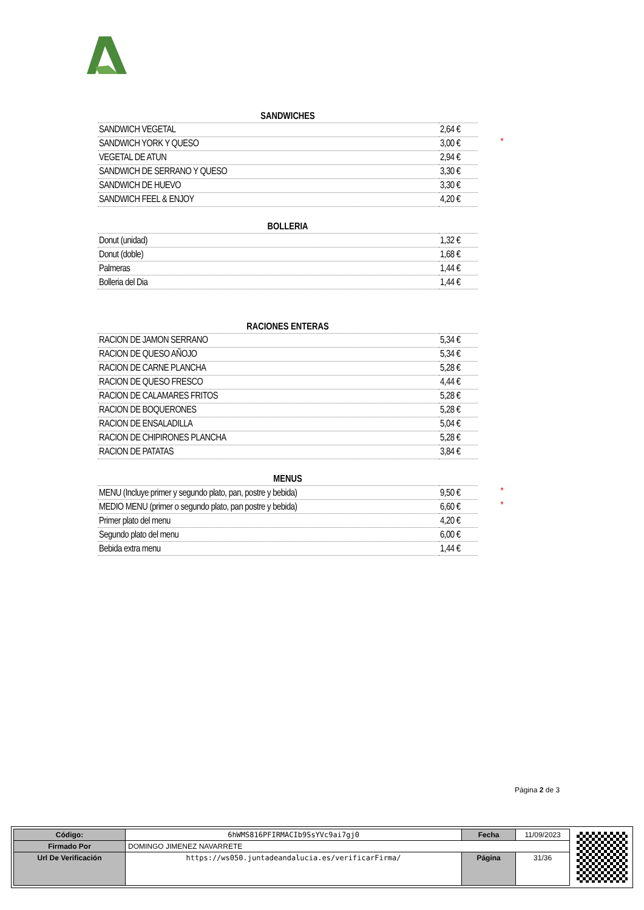| SANDWICHES | | |
| SANDWICH VEGETAL | 2,64 € | |
| SANDWICH YORK Y QUESO | 3,00 € | * |
| VEGETAL DE ATUN | 2,94 € | |
| SANDWICH DE SERRANO Y QUESO | 3,30 € | |
| SANDWICH DE HUEVO | 3,30 € | |
| SANDWICH FEEL & ENJOY | 4,20 € | |
| BOLLERIA | | |
| Donut (unidad) | 1,32 € | |
| Donut (doble) | 1,68 € | |
| Palmeras | 1,44 € | |
| Bolleria del Dia | 1,44 € | |
| RACIONES ENTERAS | | |
| RACION DE JAMON SERRANO | 5,34 € | |
| RACION DE QUESO AÑOJO | 5,34 € | |
| RACION DE CARNE PLANCHA | 5,28 € | |
| RACION DE QUESO FRESCO | 4,44 € | |
| RACION DE CALAMARES FRITOS | 5,28 € | |
| RACION DE BOQUERONES | 5,28 € | |
| RACION DE ENSALADILLA | 5,04 € | |
| RACION DE CHIPIRONES PLANCHA | 5,28 € | |
| RACION DE PATATAS | 3,84 € | |
| MENUS | | |
| MENU (Incluye primer y segundo plato, pan, postre y bebida) | 9,50 € | * |
| MEDIO MENU (primer o segundo plato, pan postre y bebida) | 6,60 € | * |
| Primer plato del menu | 4,20 € | |
| Segundo plato del menu | 6,00 € | |
| Bebida extra menu | 1,44 € | |
Página 2 de 3
| Código: | 6hWMS816PFIRMACIb9SsYVc9ai7gj0 | Fecha | 11/09/2023 |
| Firmado Por | DOMINGO JIMENEZ NAVARRETE | | |
| Url De Verificación | https://ws050.juntadeandalucia.es/verificarFirma/ | Página | 31/36 |